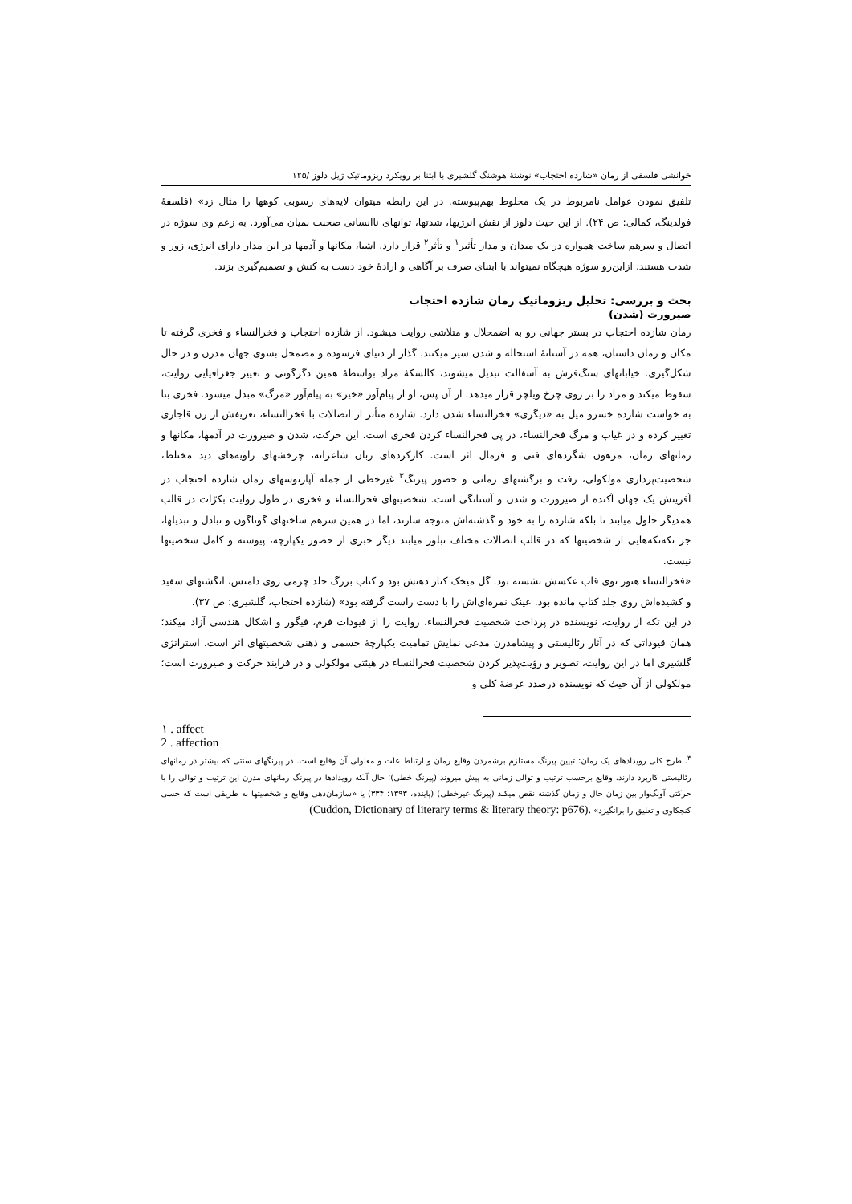خوانشی فلسفی از رمان «شازده احتجاب» نوشتهٔ هوشنگ گلشیری با ابتنا بر رویکرد ریزوماتیک ژیل دلوز /۱۲۵
تلفیق نمودن عوامل نامربوط در یک مخلوط بهم‌پیوسته. در این رابطه میتوان لایه‌های رسوبی کوهها را مثال زد» (فلسفهٔ فولدینگ، کمالی: ص ۲۴). از این حیث دلوز از نقش انرژیها، شدتها، توانهای ناانسانی صحبت بمیان می‌آورد. به زعم وی سوژه در اتصال و سرهم ساخت همواره در یک میدان و مدار تأثیر<sup>۱</sup> و تأثر<sup>۲</sup> قرار دارد. اشیا، مکانها و آدمها در این مدار دارای انرژی، زور و شدت هستند. ازاین‌رو سوژه هیچگاه نمیتواند با ابتنای صرف بر آگاهی و ارادهٔ خود دست به کنش و تصمیم‌گیری بزند.
بحث و بررسی: تحلیل ریزوماتیک رمان شازده احتجاب
صیرورت (شدن)
رمان شازده احتجاب در بستر جهانی رو به اضمحلال و متلاشی روایت میشود. از شازده احتجاب و فخرالنساء و فخری گرفته تا مکان و زمان داستان، همه در آستانهٔ استحاله و شدن سیر میکنند. گذار از دنیای فرسوده و مضمحل بسوی جهان مدرن و در حال شکل‌گیری. خیابانهای سنگ‌فرش به آسفالت تبدیل میشوند، کالسکهٔ مراد بواسطهٔ همین دگرگونی و تغییر جغرافیایی روایت، سقوط میکند و مراد را بر روی چرخ ویلچر قرار میدهد. از آن پس، او از پیام‌آور «خیر» به پیام‌آور «مرگ» مبدل میشود. فخری بنا به خواست شازده خسرو میل به «دیگری» فخرالنساء شدن دارد. شازده متأثر از اتصالات با فخرالنساء، تعریفش از زن قاجاری تغییر کرده و در غیاب و مرگ فخرالنساء، در پی فخرالنساء کردن فخری است. این حرکت، شدن و صیرورت در آدمها، مکانها و زمانهای رمان، مرهون شگردهای فنی و فرمال اثر است. کارکردهای زبان شاعرانه، چرخشهای زاویه‌های دید مختلط، شخصیت‌پردازی مولکولی، رفت و برگشتهای زمانی و حضور پیرنگ<sup>۳</sup> غیرخطی از جمله آپارتوسهای رمان شازده احتجاب در آفرینش یک جهان آکنده از صیرورت و شدن و آستانگی است. شخصیتهای فخرالنساء و فخری در طول روایت بکرّات در قالب همدیگر حلول میابند تا بلکه شازده را به خود و گذشته‌اش متوجه سازند، اما در همین سرهم ساختهای گوناگون و تبادل و تبدیلها، جز تکه‌تکه‌هایی از شخصیتها که در قالب اتصالات مختلف تبلور میابند دیگر خبری از حضور یکپارچه، پیوسته و کامل شخصیتها نیست.
«فخرالنساء هنوز توی قاب عکسش نشسته بود. گل میخک کنار دهنش بود و کتاب بزرگ جلد چرمی روی دامنش، انگشتهای سفید و کشیده‌اش روی جلد کتاب مانده بود. عینک نمره‌ای‌اش را با دست راست گرفته بود» (شازده احتجاب، گلشیری: ص ۳۷).
در این تکه از روایت، نویسنده در پرداخت شخصیت فخرالنساء، روایت را از قیودات فرم، فیگور و اشکال هندسی آزاد میکند؛ همان قیوداتی که در آثار رئالیستی و پیشامدرن مدعی نمایش تمامیت یکپارچهٔ جسمی و ذهنی شخصیتهای اثر است. استراتژی گلشیری اما در این روایت، تصویر و رؤیت‌پذیر کردن شخصیت فخرالنساء در هیئتی مولکولی و در فرایند حرکت و صیرورت است؛ مولکولی از آن حیث که نویسنده درصدد عرضهٔ کلی و
۱ . affect
2 . affection
<sup>۳</sup>. طرح کلی رویدادهای یک رمان: تبیین پیرنگ مستلزم برشمردن وقایع رمان و ارتباط علت و معلولی آن وقایع است. در پیرنگهای سنتی که بیشتر در رمانهای رئالیستی کاربرد دارند، وقایع برحسب ترتیب و توالی زمانی به پیش میروند (پیرنگ خطی)؛ حال آنکه رویدادها در پیرنگ رمانهای مدرن این ترتیب و توالی را با حرکتی آونگ‌وار بین زمان حال و زمان گذشته نقض میکند (پیرنگ غیرخطی) (پاینده، ۱۳۹۳: ۳۳۴) یا «سازمان‌دهی وقایع و شخصیتها به طریقی است که حسی کنجکاوی و تعلیق را برانگیزد» (Cuddon, Dictionary of literary terms & literary theory: p676).